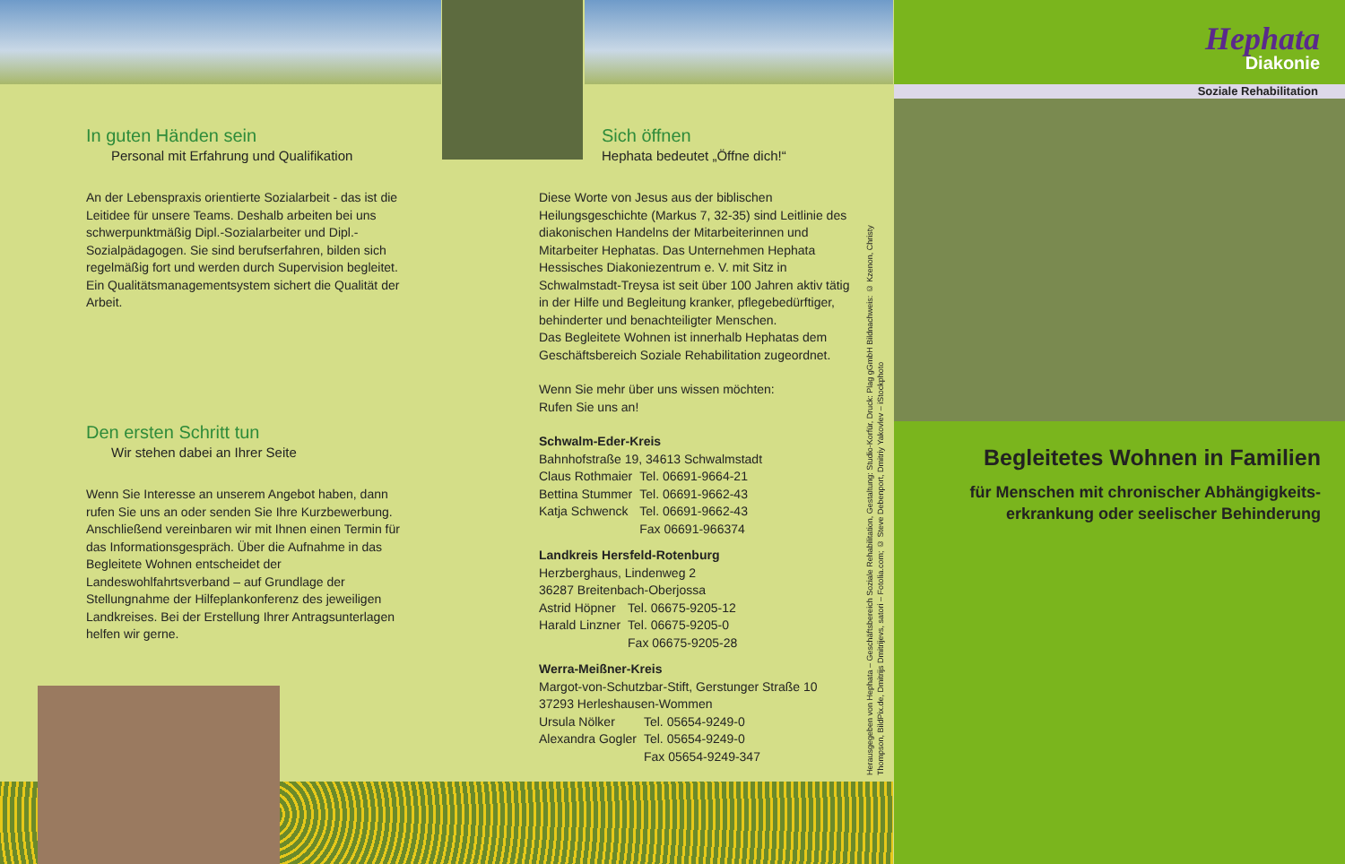In guten Händen sein
Personal mit Erfahrung und Qualifikation
An der Lebenspraxis orientierte Sozialarbeit - das ist die Leitidee für unsere Teams. Deshalb arbeiten bei uns schwerpunktmäßig Dipl.-Sozialarbeiter und Dipl.-Sozialpädagogen. Sie sind berufserfahren, bilden sich regelmäßig fort und werden durch Supervision begleitet. Ein Qualitätsmanagementsystem sichert die Qualität der Arbeit.
Den ersten Schritt tun
Wir stehen dabei an Ihrer Seite
Wenn Sie Interesse an unserem Angebot haben, dann rufen Sie uns an oder senden Sie Ihre Kurzbewerbung. Anschließend vereinbaren wir mit Ihnen einen Termin für das Informationsgespräch. Über die Aufnahme in das Begleitete Wohnen entscheidet der Landeswohlfahrtsverband – auf Grundlage der Stellungnahme der Hilfeplankonferenz des jeweiligen Landkreises. Bei der Erstellung Ihrer Antragsunterlagen helfen wir gerne.
Sich öffnen
Hephata bedeutet „Öffne dich!“
Diese Worte von Jesus aus der biblischen Heilungsgeschichte (Markus 7, 32-35) sind Leitlinie des diakonischen Handelns der Mitarbeiterinnen und Mitarbeiter Hephatas. Das Unternehmen Hephata Hessisches Diakoniezentrum e. V. mit Sitz in Schwalmstadt-Treysa ist seit über 100 Jahren aktiv tätig in der Hilfe und Begleitung kranker, pflegebedürftiger, behinderter und benachteiligter Menschen.
Das Begleitete Wohnen ist innerhalb Hephatas dem Geschäftsbereich Soziale Rehabilitation zugeordnet.
Wenn Sie mehr über uns wissen möchten:
Rufen Sie uns an!
Schwalm-Eder-Kreis
Bahnhofstraße 19, 34613 Schwalmstadt
| Claus Rothmaier | Tel. 06691-9664-21 |
| Bettina Stummer | Tel. 06691-9662-43 |
| Katja Schwenck | Tel. 06691-9662-43 |
| | Fax 06691-966374 |
Landkreis Hersfeld-Rotenburg
Herzberghaus, Lindenweg 2
36287 Breitenbach-Oberjossa
| Astrid Höpner | Tel. 06675-9205-12 |
| Harald Linzner | Tel. 06675-9205-0 |
| | Fax 06675-9205-28 |
Werra-Meißner-Kreis
Margot-von-Schutzbar-Stift, Gerstunger Straße 10
37293 Herleshausen-Wommen
| Ursula Nölker | Tel. 05654-9249-0 |
| Alexandra Gogler | Tel. 05654-9249-0 |
| | Fax 05654-9249-347 |
Herausgegeben von Hephata – Geschäftsbereich Soziale Rehabilitation, Gestaltung: Studio-Korfür, Druck: Plag gGmbH Bildnachweis: © Kzenon, Christy Thompson, BildPix.de, Dmitrijs Dmitrijevs, satori – Fotolia.com; © Steve Debenport, Dmitriy Yakovlev – iStockphoto
Hephata
Diakonie
Soziale Rehabilitation
Begleitetes Wohnen in Familien
für Menschen mit chronischer Abhängigkeits-
erkrankung oder seelischer Behinderung